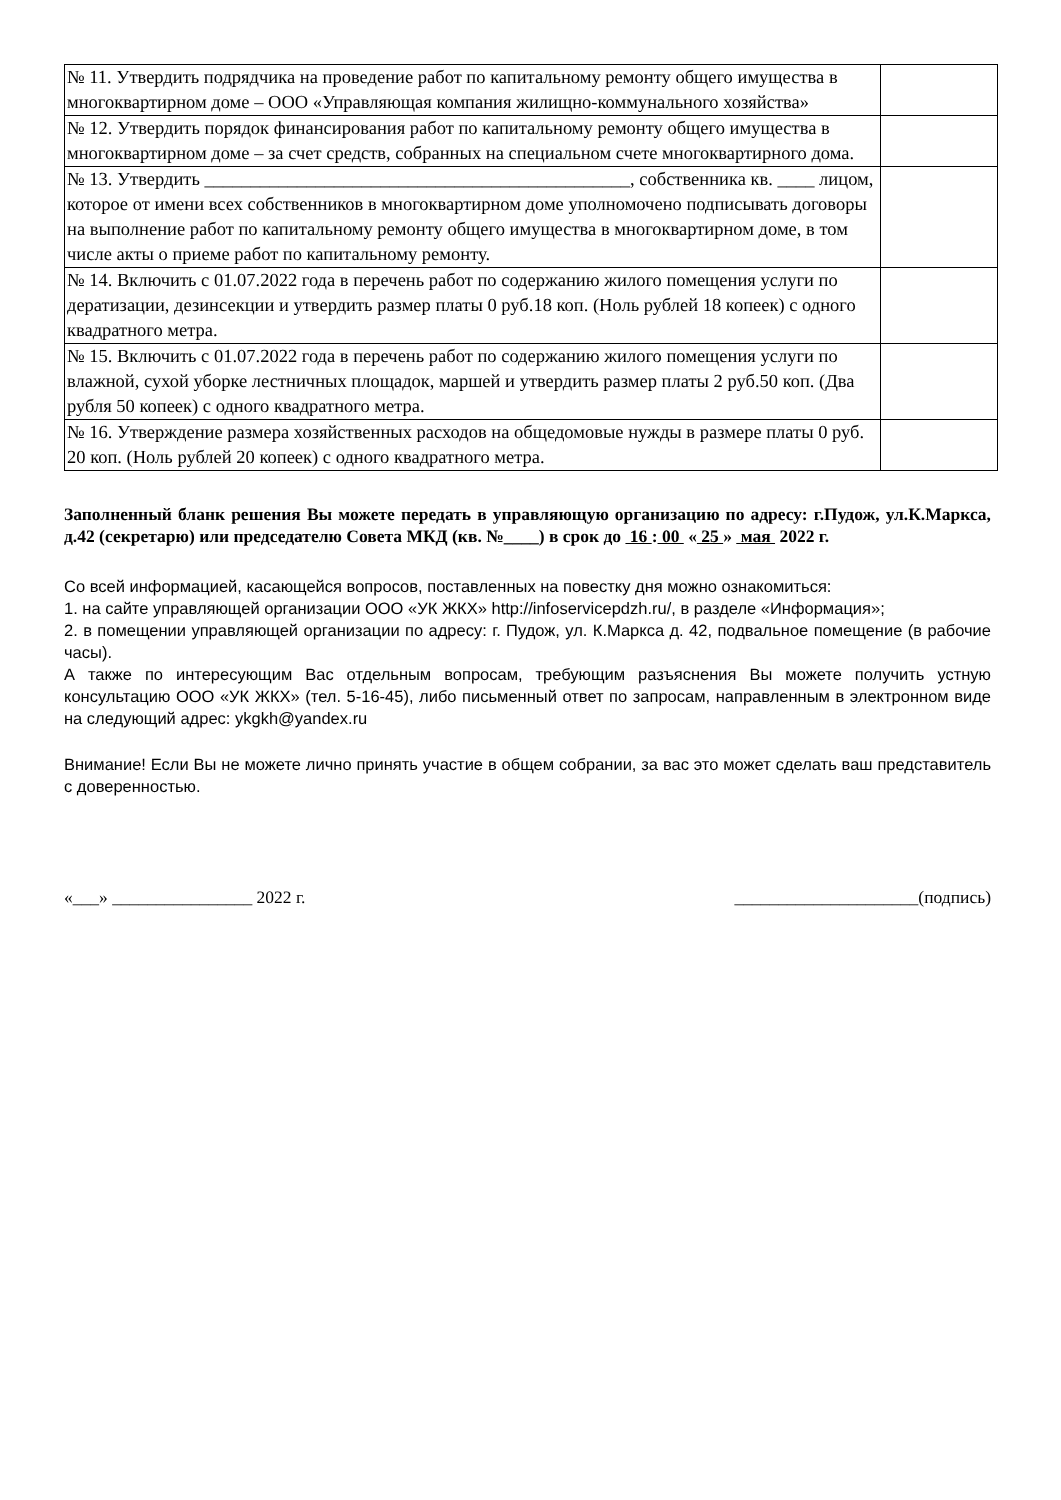| № 11. Утвердить подрядчика на проведение работ по капитальному ремонту общего имущества в многоквартирном доме – ООО «Управляющая компания жилищно-коммунального хозяйства» | |
| № 12. Утвердить порядок финансирования работ по капитальному ремонту общего имущества в многоквартирном доме – за счет средств, собранных на специальном счете многоквартирного дома. | |
| № 13. Утвердить ______________________________________________, собственника кв. ____ лицом, которое от имени всех собственников в многоквартирном доме уполномочено подписывать договоры на выполнение работ по капитальному ремонту общего имущества в многоквартирном доме, в том числе акты о приеме работ по капитальному ремонту. | |
| № 14. Включить с 01.07.2022 года в перечень работ по содержанию жилого помещения услуги по дератизации, дезинсекции и утвердить размер платы 0 руб.18 коп. (Ноль рублей 18 копеек) с одного квадратного метра. | |
| № 15. Включить с 01.07.2022 года в перечень работ по содержанию жилого помещения услуги по влажной, сухой уборке лестничных площадок, маршей и утвердить размер платы 2 руб.50 коп. (Два рубля 50 копеек) с одного квадратного метра. | |
| № 16. Утверждение размера хозяйственных расходов на общедомовые нужды в размере платы 0 руб. 20 коп. (Ноль рублей 20 копеек) с одного квадратного метра. | |
Заполненный бланк решения Вы можете передать в управляющую организацию по адресу: г.Пудож, ул.К.Маркса, д.42 (секретарю) или председателю Совета МКД (кв. №____) в срок до 16 : 00 « 25 » мая 2022 г.
Со всей информацией, касающейся вопросов, поставленных на повестку дня можно ознакомиться:
1. на сайте управляющей организации ООО «УК ЖКХ» http://infoservicepdzh.ru/, в разделе «Информация»;
2. в помещении управляющей организации по адресу: г. Пудож, ул. К.Маркса д. 42, подвальное помещение (в рабочие часы).
А также по интересующим Вас отдельным вопросам, требующим разъяснения Вы можете получить устную консультацию ООО «УК ЖКХ» (тел. 5-16-45), либо письменный ответ по запросам, направленным в электронном виде на следующий адрес: ykgkh@yandex.ru
Внимание! Если Вы не можете лично принять участие в общем собрании, за вас это может сделать ваш представитель с доверенностью.
«___» ________________ 2022 г. _____________________(подпись)